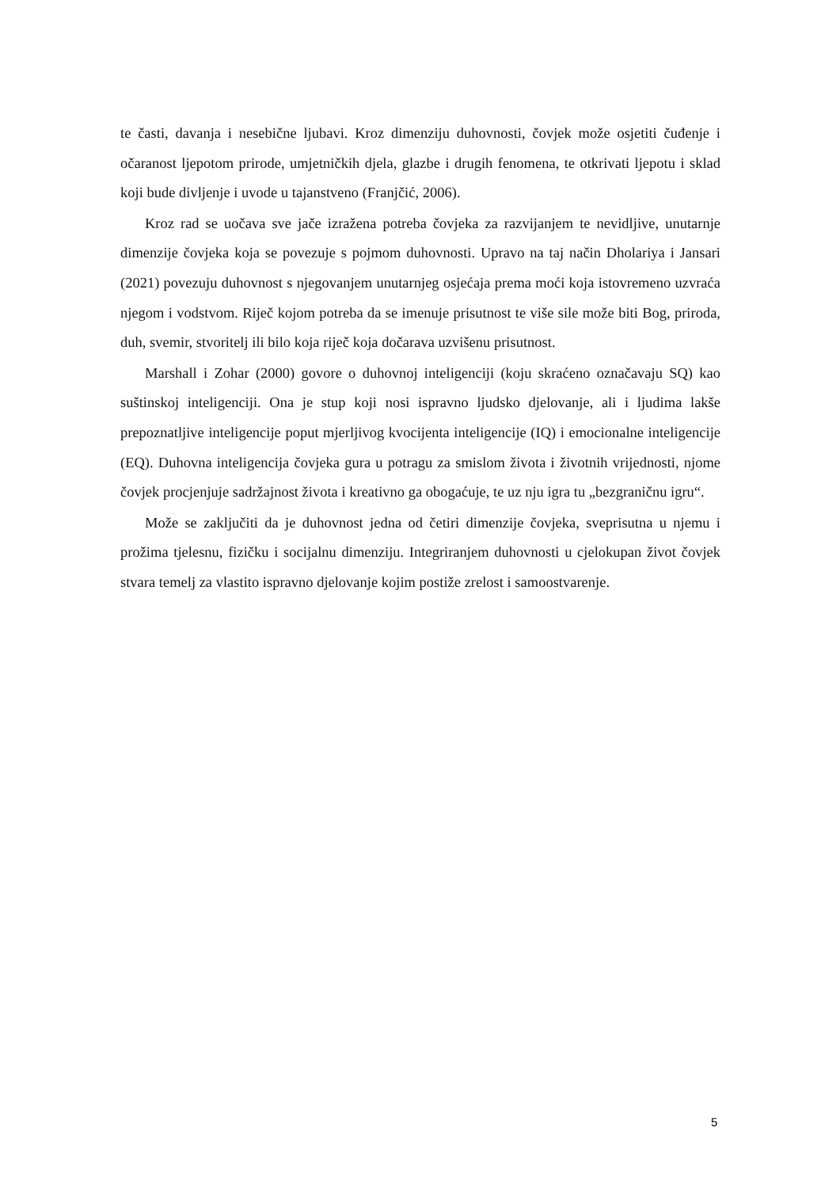te časti, davanja i nesebične ljubavi. Kroz dimenziju duhovnosti, čovjek može osjetiti čuđenje i očaranost ljepotom prirode, umjetničkih djela, glazbe i drugih fenomena, te otkrivati ljepotu i sklad koji bude divljenje i uvode u tajanstveno (Franjčić, 2006).
Kroz rad se uočava sve jače izražena potreba čovjeka za razvijanjem te nevidljive, unutarnje dimenzije čovjeka koja se povezuje s pojmom duhovnosti. Upravo na taj način Dholariya i Jansari (2021) povezuju duhovnost s njegovanjem unutarnjeg osjećaja prema moći koja istovremeno uzvraća njegom i vodstvom. Riječ kojom potreba da se imenuje prisutnost te više sile može biti Bog, priroda, duh, svemir, stvoritelj ili bilo koja riječ koja dočarava uzvišenu prisutnost.
Marshall i Zohar (2000) govore o duhovnoj inteligenciji (koju skraćeno označavaju SQ) kao suštinskoj inteligenciji. Ona je stup koji nosi ispravno ljudsko djelovanje, ali i ljudima lakše prepoznatljive inteligencije poput mjerljivog kvocijenta inteligencije (IQ) i emocionalne inteligencije (EQ). Duhovna inteligencija čovjeka gura u potragu za smislom života i životnih vrijednosti, njome čovjek procjenjuje sadržajnost života i kreativno ga obogaćuje, te uz nju igra tu „bezgraničnu igru“.
Može se zaključiti da je duhovnost jedna od četiri dimenzije čovjeka, sveprisutna u njemu i prožima tjelesnu, fizičku i socijalnu dimenziju. Integriranjem duhovnosti u cjelokupan život čovjek stvara temelj za vlastito ispravno djelovanje kojim postiže zrelost i samoostvarenje.
5